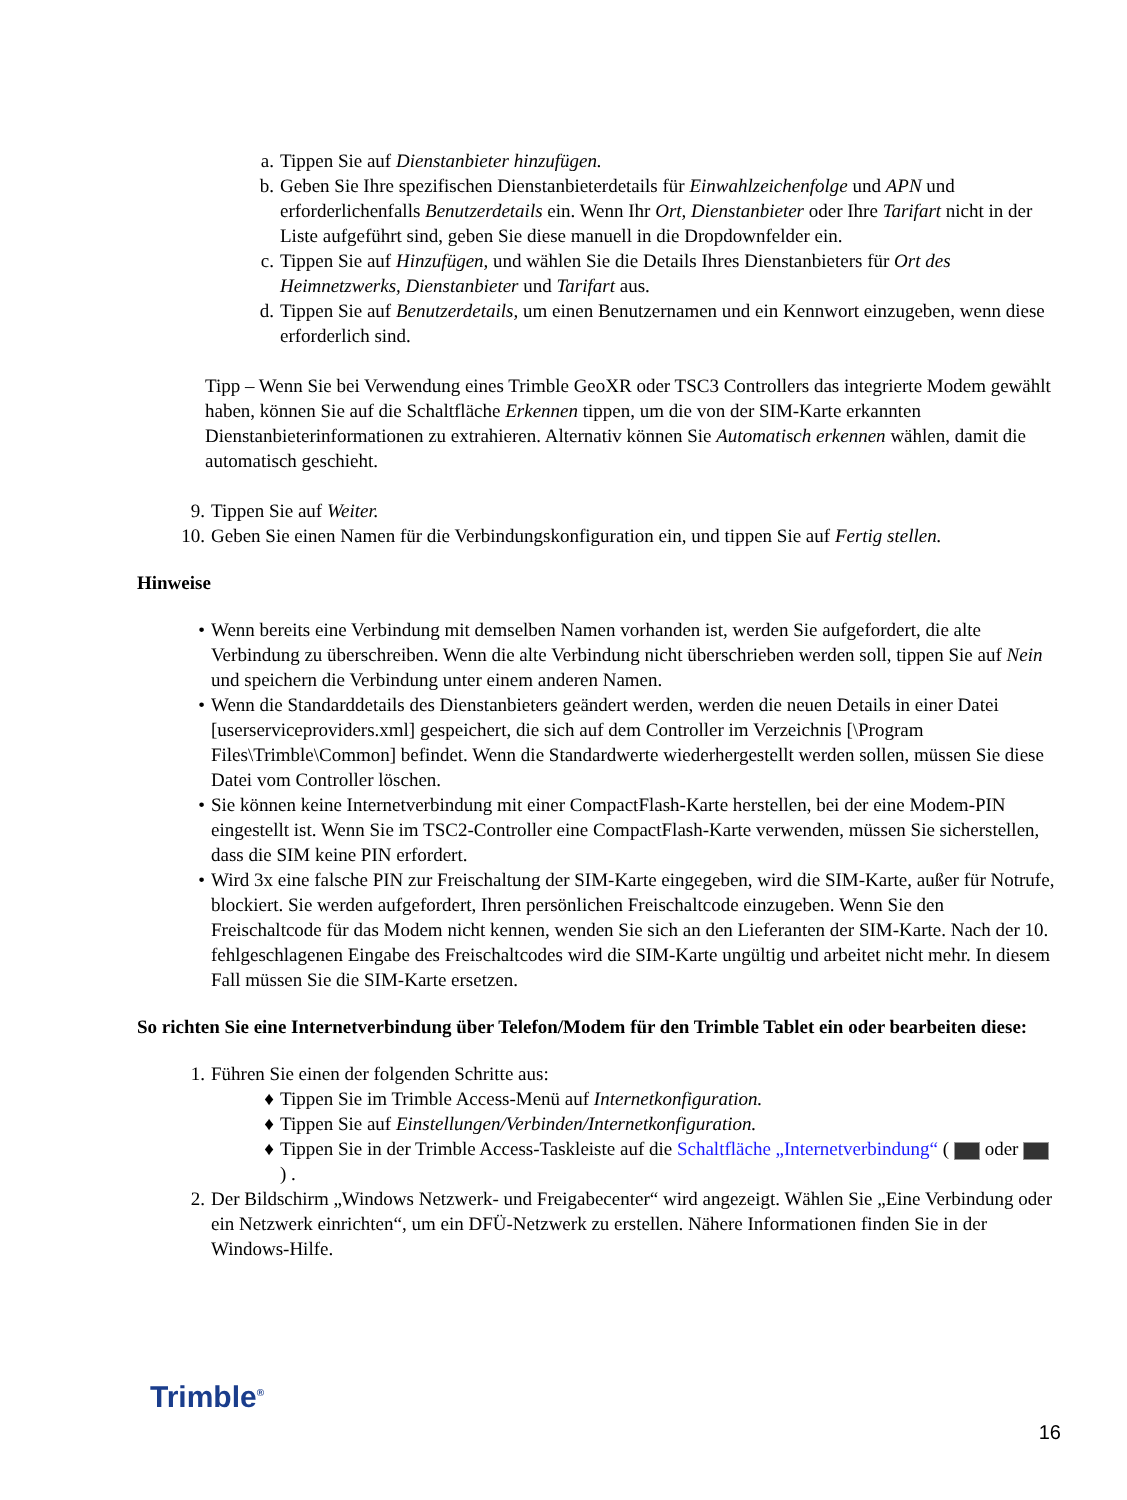a. Tippen Sie auf Dienstanbieter hinzufügen.
b. Geben Sie Ihre spezifischen Dienstanbieterdetails für Einwahlzeichenfolge und APN und erforderlichenfalls Benutzerdetails ein. Wenn Ihr Ort, Dienstanbieter oder Ihre Tarifart nicht in der Liste aufgeführt sind, geben Sie diese manuell in die Dropdownfelder ein.
c. Tippen Sie auf Hinzufügen, und wählen Sie die Details Ihres Dienstanbieters für Ort des Heimnetzwerks, Dienstanbieter und Tarifart aus.
d. Tippen Sie auf Benutzerdetails, um einen Benutzernamen und ein Kennwort einzugeben, wenn diese erforderlich sind.
Tipp – Wenn Sie bei Verwendung eines Trimble GeoXR oder TSC3 Controllers das integrierte Modem gewählt haben, können Sie auf die Schaltfläche Erkennen tippen, um die von der SIM-Karte erkannten Dienstanbieterinformationen zu extrahieren. Alternativ können Sie Automatisch erkennen wählen, damit die automatisch geschieht.
9. Tippen Sie auf Weiter.
10. Geben Sie einen Namen für die Verbindungskonfiguration ein, und tippen Sie auf Fertig stellen.
Hinweise
• Wenn bereits eine Verbindung mit demselben Namen vorhanden ist, werden Sie aufgefordert, die alte Verbindung zu überschreiben. Wenn die alte Verbindung nicht überschrieben werden soll, tippen Sie auf Nein und speichern die Verbindung unter einem anderen Namen.
• Wenn die Standarddetails des Dienstanbieters geändert werden, werden die neuen Details in einer Datei [userserviceproviders.xml] gespeichert, die sich auf dem Controller im Verzeichnis [\Program Files\Trimble\Common] befindet. Wenn die Standardwerte wiederhergestellt werden sollen, müssen Sie diese Datei vom Controller löschen.
• Sie können keine Internetverbindung mit einer CompactFlash-Karte herstellen, bei der eine Modem-PIN eingestellt ist. Wenn Sie im TSC2-Controller eine CompactFlash-Karte verwenden, müssen Sie sicherstellen, dass die SIM keine PIN erfordert.
• Wird 3x eine falsche PIN zur Freischaltung der SIM-Karte eingegeben, wird die SIM-Karte, außer für Notrufe, blockiert. Sie werden aufgefordert, Ihren persönlichen Freischaltcode einzugeben. Wenn Sie den Freischaltcode für das Modem nicht kennen, wenden Sie sich an den Lieferanten der SIM-Karte. Nach der 10. fehlgeschlagenen Eingabe des Freischaltcodes wird die SIM-Karte ungültig und arbeitet nicht mehr. In diesem Fall müssen Sie die SIM-Karte ersetzen.
So richten Sie eine Internetverbindung über Telefon/Modem für den Trimble Tablet ein oder bearbeiten diese:
1. Führen Sie einen der folgenden Schritte aus:
♦ Tippen Sie im Trimble Access-Menü auf Internetkonfiguration.
♦ Tippen Sie auf Einstellungen/Verbinden/Internetkonfiguration.
♦ Tippen Sie in der Trimble Access-Taskleiste auf die Schaltfläche „Internetverbindung“ ( oder ) .
2. Der Bildschirm „Windows Netzwerk- und Freigabecenter“ wird angezeigt. Wählen Sie „Eine Verbindung oder ein Netzwerk einrichten“, um ein DFÜ-Netzwerk zu erstellen. Nähere Informationen finden Sie in der Windows-Hilfe.
Trimble<sup>®</sup>
16